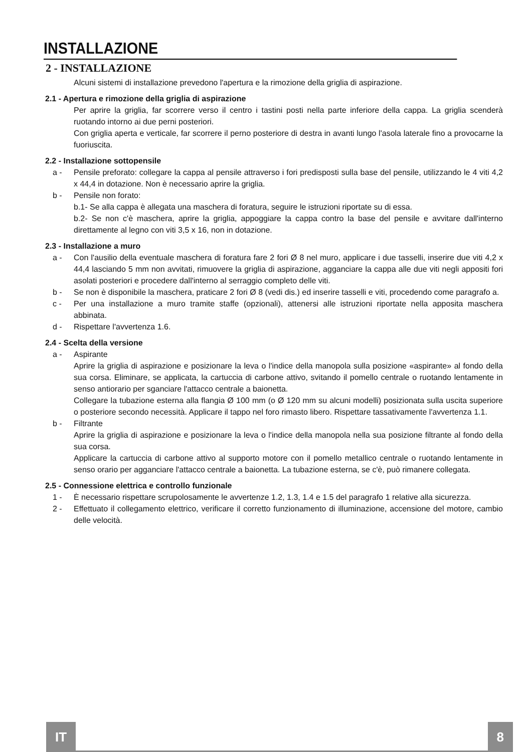INSTALLAZIONE
2 - INSTALLAZIONE
Alcuni sistemi di installazione prevedono l'apertura e la rimozione della griglia di aspirazione.
2.1 - Apertura e rimozione della griglia di aspirazione
Per aprire la griglia, far scorrere verso il centro i tastini posti nella parte inferiore della cappa. La griglia scenderà ruotando intorno ai due perni posteriori.
Con griglia aperta e verticale, far scorrere il perno posteriore di destra in avanti lungo l'asola laterale fino a provocarne la fuoriuscita.
2.2 - Installazione sottopensile
a - Pensile preforato: collegare la cappa al pensile attraverso i fori predisposti sulla base del pensile, utilizzando le 4 viti 4,2 x 44,4 in dotazione. Non è necessario aprire la griglia.
b - Pensile non forato:
b.1- Se alla cappa è allegata una maschera di foratura, seguire le istruzioni riportate su di essa.
b.2- Se non c'è maschera, aprire la griglia, appoggiare la cappa contro la base del pensile e avvitare dall'interno direttamente al legno con viti 3,5 x 16, non in dotazione.
2.3 - Installazione a muro
a - Con l'ausilio della eventuale maschera di foratura fare 2 fori Ø 8 nel muro, applicare i due tasselli, inserire due viti 4,2 x 44,4 lasciando 5 mm non avvitati, rimuovere la griglia di aspirazione, agganciare la cappa alle due viti negli appositi fori asolati posteriori e procedere dall'interno al serraggio completo delle viti.
b - Se non è disponibile la maschera, praticare 2 fori Ø 8 (vedi dis.) ed inserire tasselli e viti, procedendo come paragrafo a.
c - Per una installazione a muro tramite staffe (opzionali), attenersi alle istruzioni riportate nella apposita maschera abbinata.
d - Rispettare l'avvertenza 1.6.
2.4 - Scelta della versione
a - Aspirante
Aprire la griglia di aspirazione e posizionare la leva o l'indice della manopola sulla posizione «aspirante» al fondo della sua corsa. Eliminare, se applicata, la cartuccia di carbone attivo, svitando il pomello centrale o ruotando lentamente in senso antiorario per sganciare l'attacco centrale a baionetta.
Collegare la tubazione esterna alla flangia Ø 100 mm (o Ø 120 mm su alcuni modelli) posizionata sulla uscita superiore o posteriore secondo necessità. Applicare il tappo nel foro rimasto libero. Rispettare tassativamente l'avvertenza 1.1.
b - Filtrante
Aprire la griglia di aspirazione e posizionare la leva o l'indice della manopola nella sua posizione filtrante al fondo della sua corsa.
Applicare la cartuccia di carbone attivo al supporto motore con il pomello metallico centrale o ruotando lentamente in senso orario per agganciare l'attacco centrale a baionetta. La tubazione esterna, se c'è, può rimanere collegata.
2.5 - Connessione elettrica e controllo funzionale
1 - È necessario rispettare scrupolosamente le avvertenze 1.2, 1.3, 1.4 e 1.5 del paragrafo 1 relative alla sicurezza.
2 - Effettuato il collegamento elettrico, verificare il corretto funzionamento di illuminazione, accensione del motore, cambio delle velocità.
IT
8